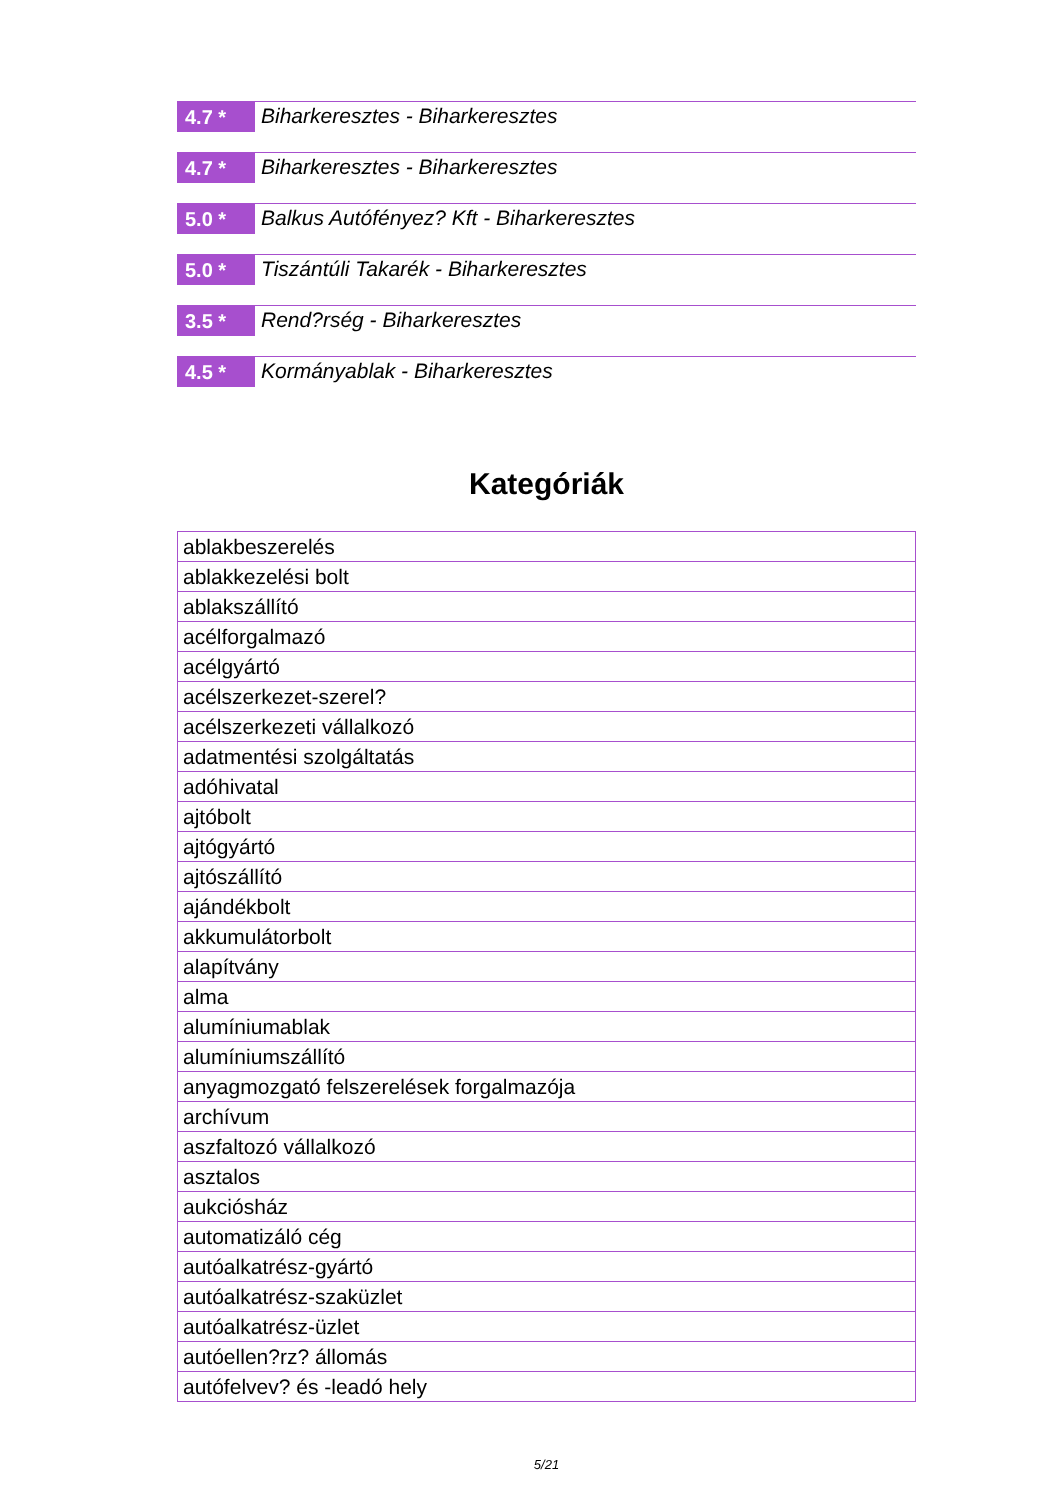4.7 *
Biharkeresztes - Biharkeresztes
4.7 *
Biharkeresztes - Biharkeresztes
5.0 *
Balkus Autófényez? Kft - Biharkeresztes
5.0 *
Tiszántúli Takarék - Biharkeresztes
3.5 *
Rend?rség - Biharkeresztes
4.5 *
Kormányablak - Biharkeresztes
Kategóriák
| ablakbeszerelés |
| ablakkezelési bolt |
| ablakszállító |
| acélforgalmazó |
| acélgyártó |
| acélszerkezet-szerel? |
| acélszerkezeti vállalkozó |
| adatmentési szolgáltatás |
| adóhivatal |
| ajtóbolt |
| ajtógyártó |
| ajtószállító |
| ajándékbolt |
| akkumulátorbolt |
| alapítvány |
| alma |
| alumíniumablak |
| alumíniumszállító |
| anyagmozgató felszerelések forgalmazója |
| archívum |
| aszfaltozó vállalkozó |
| asztalos |
| aukciósház |
| automatizáló cég |
| autóalkatrész-gyártó |
| autóalkatrész-szaküzlet |
| autóalkatrész-üzlet |
| autóellen?rz? állomás |
| autófelvev? és -leadó hely |
5/21